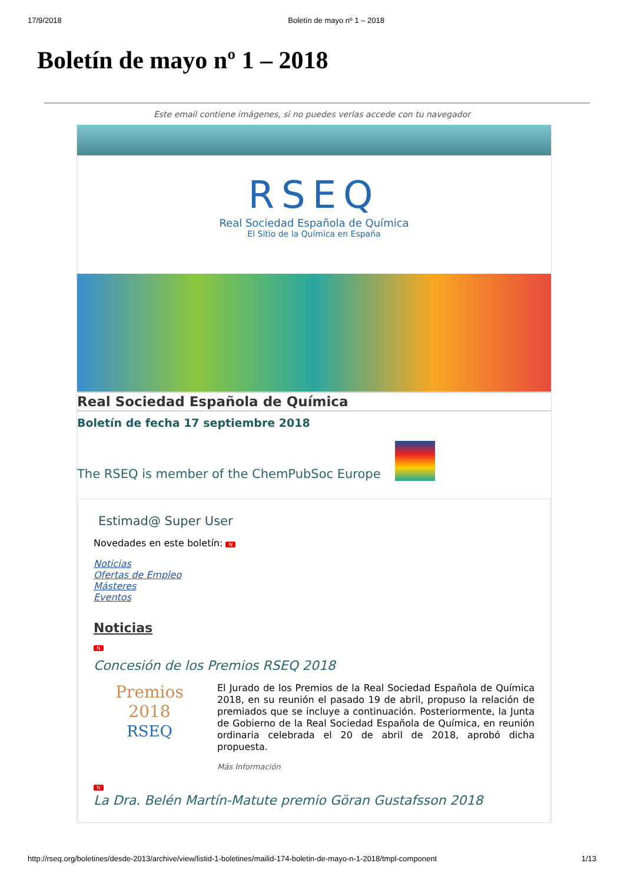17/9/2018 Boletín de mayo nº 1 – 2018
Boletín de mayo nº 1 – 2018
Este email contiene imágenes, si no puedes verlas accede con tu navegador
RSEQ
Real Sociedad Española de Química
El Sitio de la Química en España
Real Sociedad Española de Química
Boletín de fecha 17 septiembre 2018
The RSEQ is member of the ChemPubSoc Europe
Estimad@ Super User
Novedades en este boletín: N
Noticias
Ofertas de Empleo
Másteres
Eventos
Noticias
N
Concesión de los Premios RSEQ 2018
Premios
2018
RSEQ
El Jurado de los Premios de la Real Sociedad Española de Química 2018, en su reunión el pasado 19 de abril, propuso la relación de premiados que se incluye a continuación. Posteriormente, la Junta de Gobierno de la Real Sociedad Española de Química, en reunión ordinaria celebrada el 20 de abril de 2018, aprobó dicha propuesta.
Más Información
N
La Dra. Belén Martín-Matute premio Göran Gustafsson 2018
http://rseq.org/boletines/desde-2013/archive/view/listid-1-boletines/mailid-174-boletin-de-mayo-n-1-2018/tmpl-component 1/13